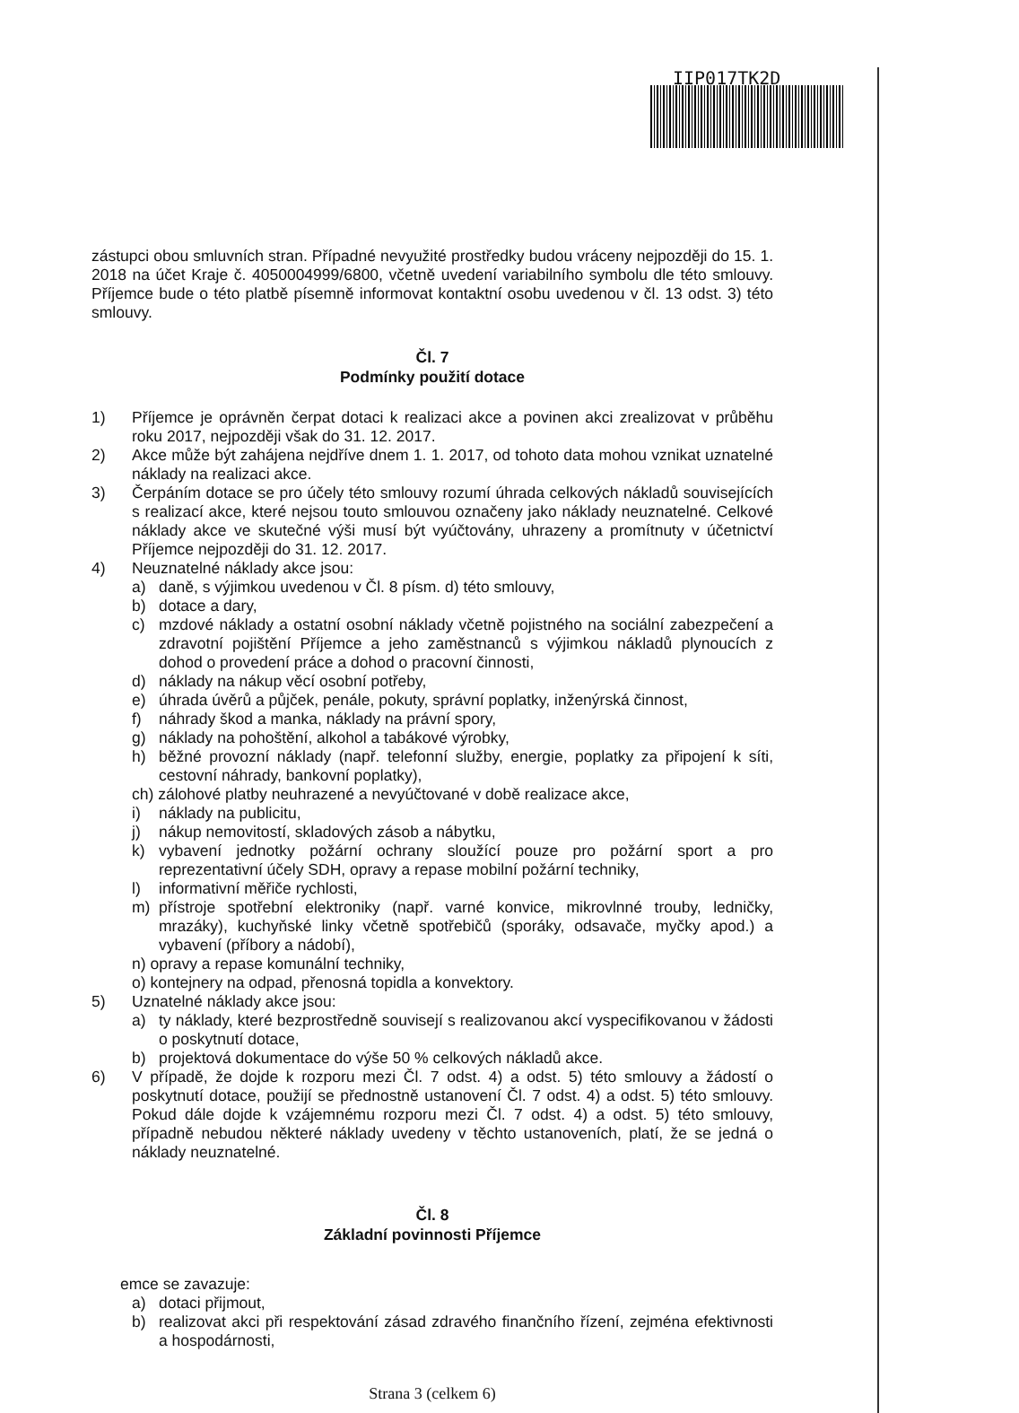IIP017TK2D
zástupci obou smluvních stran. Případné nevyužité prostředky budou vráceny nejpozději do 15. 1. 2018 na účet Kraje č. 4050004999/6800, včetně uvedení variabilního symbolu dle této smlouvy. Příjemce bude o této platbě písemně informovat kontaktní osobu uvedenou v čl. 13 odst. 3) této smlouvy.
Čl. 7
Podmínky použití dotace
1) Příjemce je oprávněn čerpat dotaci k realizaci akce a povinen akci zrealizovat v průběhu roku 2017, nejpozději však do 31. 12. 2017.
2) Akce může být zahájena nejdříve dnem 1. 1. 2017, od tohoto data mohou vznikat uznatelné náklady na realizaci akce.
3) Čerpáním dotace se pro účely této smlouvy rozumí úhrada celkových nákladů souvisejících s realizací akce, které nejsou touto smlouvou označeny jako náklady neuznatelné. Celkové náklady akce ve skutečné výši musí být vyúčtovány, uhrazeny a promítnuty v účetnictví Příjemce nejpozději do 31. 12. 2017.
4) Neuznatelné náklady akce jsou:
a) daně, s výjimkou uvedenou v Čl. 8 písm. d) této smlouvy,
b) dotace a dary,
c) mzdové náklady a ostatní osobní náklady včetně pojistného na sociální zabezpečení a zdravotní pojištění Příjemce a jeho zaměstnanců s výjimkou nákladů plynoucích z dohod o provedení práce a dohod o pracovní činnosti,
d) náklady na nákup věcí osobní potřeby,
e) úhrada úvěrů a půjček, penále, pokuty, správní poplatky, inženýrská činnost,
f) náhrady škod a manka, náklady na právní spory,
g) náklady na pohoštění, alkohol a tabákové výrobky,
h) běžné provozní náklady (např. telefonní služby, energie, poplatky za připojení k síti, cestovní náhrady, bankovní poplatky),
ch) zálohové platby neuhrazené a nevyúčtované v době realizace akce,
i) náklady na publicitu,
j) nákup nemovitostí, skladových zásob a nábytku,
k) vybavení jednotky požární ochrany sloužící pouze pro požární sport a pro reprezentativní účely SDH, opravy a repase mobilní požární techniky,
l) informativní měřiče rychlosti,
m) přístroje spotřební elektroniky (např. varné konvice, mikrovlnné trouby, ledničky, mrazáky), kuchyňské linky včetně spotřebičů (sporáky, odsavače, myčky apod.) a vybavení (příbory a nádobí),
n) opravy a repase komunální techniky,
o) kontejnery na odpad, přenosná topidla a konvektory.
5) Uznatelné náklady akce jsou:
a) ty náklady, které bezprostředně souvisejí s realizovanou akcí vyspecifikovanou v žádosti o poskytnutí dotace,
b) projektová dokumentace do výše 50 % celkových nákladů akce.
6) V případě, že dojde k rozporu mezi Čl. 7 odst. 4) a odst. 5) této smlouvy a žádostí o poskytnutí dotace, použijí se přednostně ustanovení Čl. 7 odst. 4) a odst. 5) této smlouvy. Pokud dále dojde k vzájemnému rozporu mezi Čl. 7 odst. 4) a odst. 5) této smlouvy, případně nebudou některé náklady uvedeny v těchto ustanoveních, platí, že se jedná o náklady neuznatelné.
Čl. 8
Základní povinnosti Příjemce
emce se zavazuje:
a) dotaci přijmout,
b) realizovat akci při respektování zásad zdravého finančního řízení, zejména efektivnosti a hospodárnosti,
Strana 3 (celkem 6)